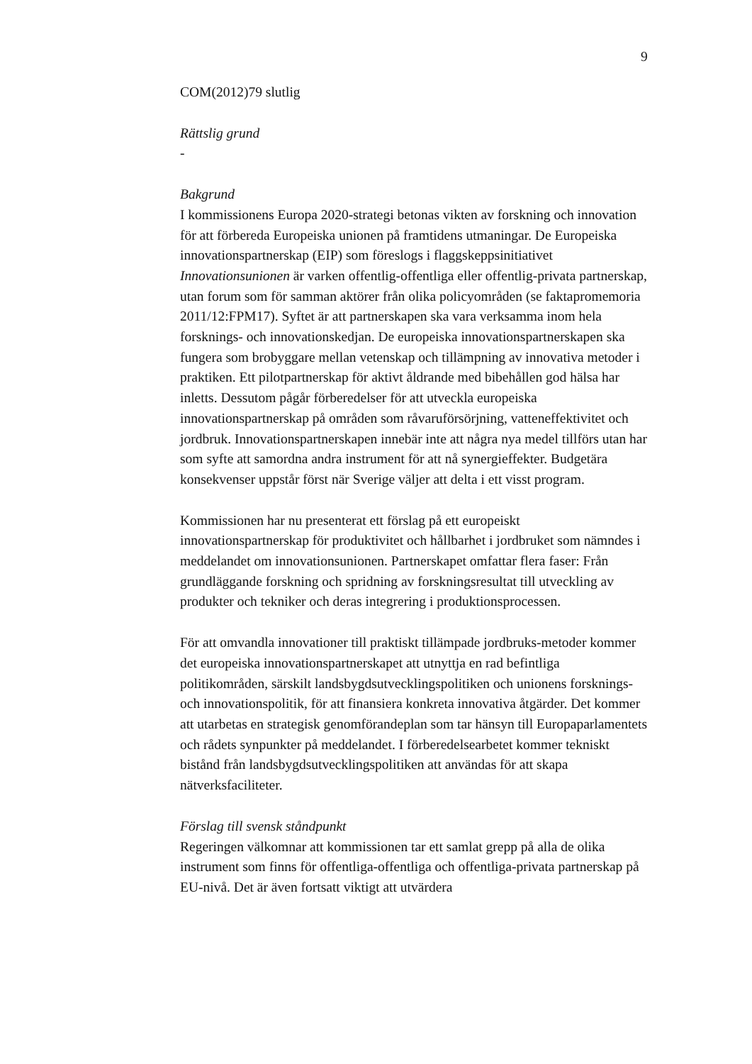9
COM(2012)79 slutlig
Rättslig grund
-
Bakgrund
I kommissionens Europa 2020-strategi betonas vikten av forskning och innovation för att förbereda Europeiska unionen på framtidens utmaningar. De Europeiska innovationspartnerskap (EIP) som föreslogs i flaggskeppsinitiativet Innovationsunionen är varken offentlig-offentliga eller offentlig-privata partnerskap, utan forum som för samman aktörer från olika policyområden (se faktapromemoria 2011/12:FPM17). Syftet är att partnerskapen ska vara verksamma inom hela forsknings- och innovationskedjan. De europeiska innovationspartnerskapen ska fungera som brobyggare mellan vetenskap och tillämpning av innovativa metoder i praktiken. Ett pilotpartnerskap för aktivt åldrande med bibehållen god hälsa har inletts. Dessutom pågår förberedelser för att utveckla europeiska innovationspartnerskap på områden som råvaruförsörjning, vatteneffektivitet och jordbruk. Innovationspartnerskapen innebär inte att några nya medel tillförs utan har som syfte att samordna andra instrument för att nå synergieffekter. Budgetära konsekvenser uppstår först när Sverige väljer att delta i ett visst program.
Kommissionen har nu presenterat ett förslag på ett europeiskt innovationspartnerskap för produktivitet och hållbarhet i jordbruket som nämndes i meddelandet om innovationsunionen. Partnerskapet omfattar flera faser: Från grundläggande forskning och spridning av forskningsresultat till utveckling av produkter och tekniker och deras integrering i produktionsprocessen.
För att omvandla innovationer till praktiskt tillämpade jordbruks-metoder kommer det europeiska innovationspartnerskapet att utnyttja en rad befintliga politikområden, särskilt landsbygdsutvecklingspolitiken och unionens forsknings- och innovationspolitik, för att finansiera konkreta innovativa åtgärder. Det kommer att utarbetas en strategisk genomförandeplan som tar hänsyn till Europaparlamentets och rådets synpunkter på meddelandet. I förberedelsearbetet kommer tekniskt bistånd från landsbygdsutvecklingspolitiken att användas för att skapa nätverksfaciliteter.
Förslag till svensk ståndpunkt
Regeringen välkomnar att kommissionen tar ett samlat grepp på alla de olika instrument som finns för offentliga-offentliga och offentliga-privata partnerskap på EU-nivå. Det är även fortsatt viktigt att utvärdera